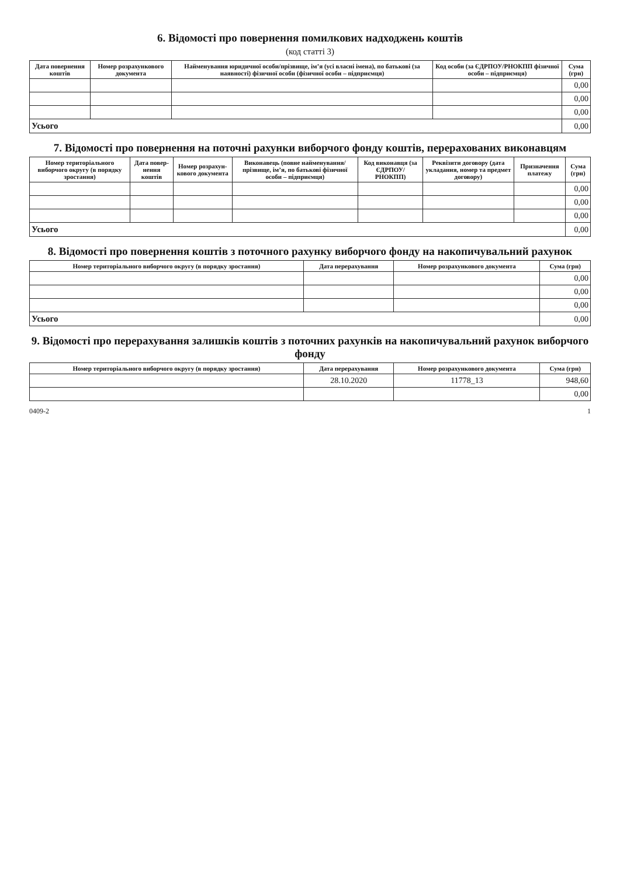6. Відомості про повернення помилкових надходжень коштів
(код статті 3)
| Дата повернення коштів | Номер розрахункового документа | Найменування юридичної особи/прізвище, ім’я (усі власні імена), по батькові (за наявності) фізичної особи (фізичної особи – підприємця) | Код особи (за ЄДРПОУ/РНОКПП фізичної особи – підприємця) | Сума (грн) |
| --- | --- | --- | --- | --- |
| | | | | 0,00 |
| | | | | 0,00 |
| | | | | 0,00 |
| Усього | | | | 0,00 |
7. Відомості про повернення на поточні рахунки виборчого фонду коштів, перерахованих виконавцям
| Номер територіального виборчого округу (в порядку зростання) | Дата повер-нення коштів | Номер розрахун-кового документа | Виконавець (повне найменування/ прізвище, ім’я, по батькові фізичної особи – підприємця) | Код виконавця (за ЄДРПОУ/ РНОКПП) | Реквізити договору (дата укладання, номер та предмет договору) | Призначення платежу | Сума (грн) |
| --- | --- | --- | --- | --- | --- | --- | --- |
| | | | | | | | 0,00 |
| | | | | | | | 0,00 |
| | | | | | | | 0,00 |
| Усього | | | | | | | 0,00 |
8. Відомості про повернення коштів з поточного рахунку виборчого фонду на накопичувальний рахунок
| Номер територіального виборчого округу (в порядку зростання) | Дата перерахування | Номер розрахункового документа | Сума (грн) |
| --- | --- | --- | --- |
| | | | 0,00 |
| | | | 0,00 |
| | | | 0,00 |
| Усього | | | 0,00 |
9. Відомості про перерахування залишків коштів з поточних рахунків на накопичувальний рахунок виборчого фонду
| Номер територіального виборчого округу (в порядку зростання) | Дата перерахування | Номер розрахункового документа | Сума (грн) |
| --- | --- | --- | --- |
| | 28.10.2020 | 11778_13 | 948,60 |
| | | | 0,00 |
0409-2 1